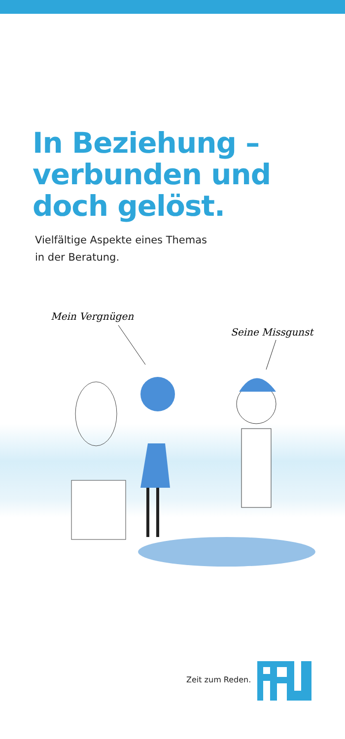In Beziehung –
verbunden und
doch gelöst.
Vielfältige Aspekte eines Themas
in der Beratung.
Mein Vergnügen
Seine Missgunst
Zeit zum Reden.